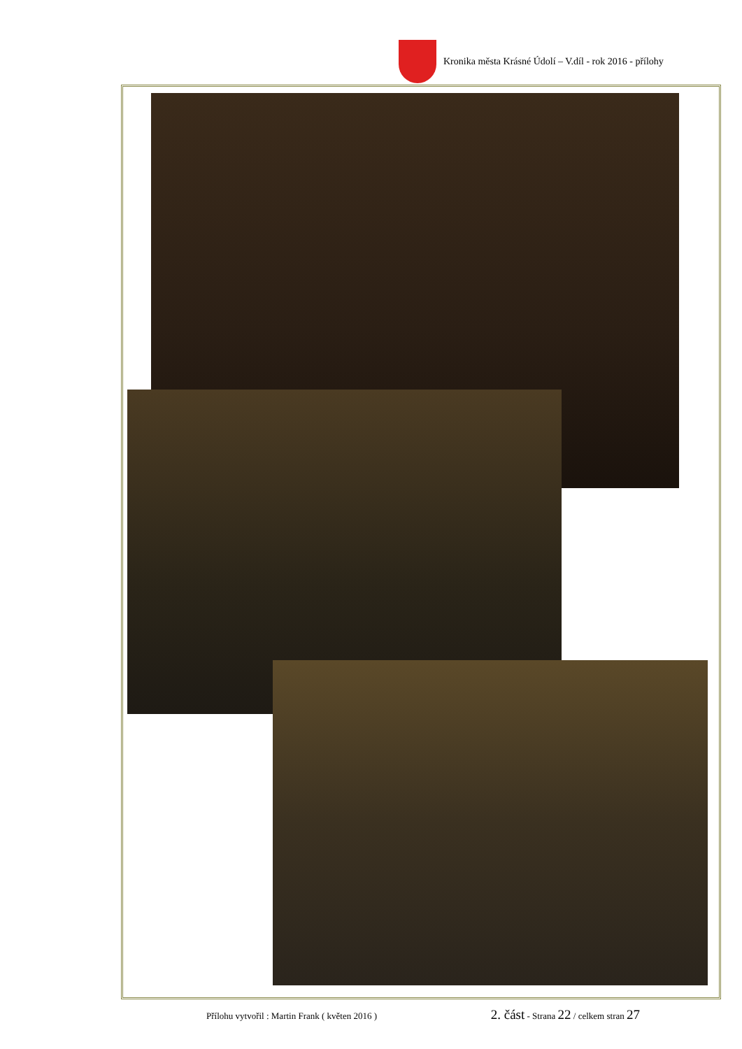Kronika města Krásné Údolí – V.díl - rok 2016 - přílohy
Přílohu vytvořil : Martin Frank ( květen 2016 ) 2. část - Strana 22 / celkem stran 27